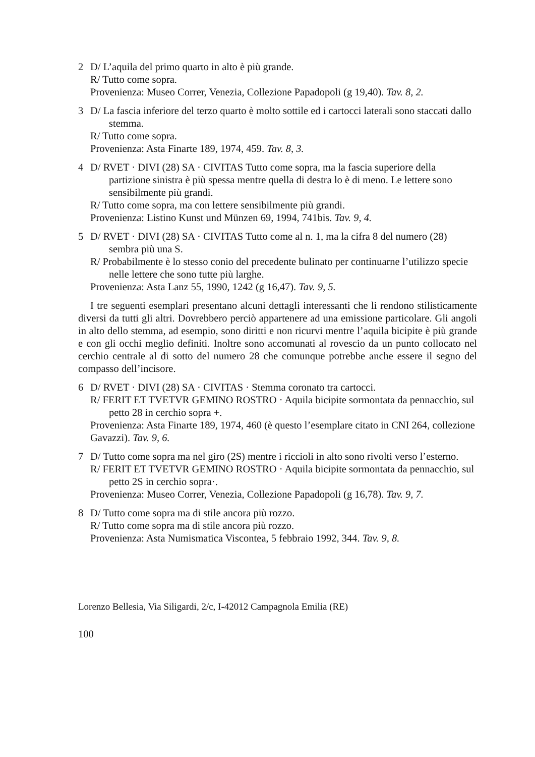2 D/ L’aquila del primo quarto in alto è più grande.
R/ Tutto come sopra.
Provenienza: Museo Correr, Venezia, Collezione Papadopoli (g 19,40). Tav. 8, 2.
3 D/ La fascia inferiore del terzo quarto è molto sottile ed i cartocci laterali sono staccati dallo stemma.
R/ Tutto come sopra.
Provenienza: Asta Finarte 189, 1974, 459. Tav. 8, 3.
4 D/ RVET · DIVI (28) SA · CIVITAS Tutto come sopra, ma la fascia superiore della partizione sinistra è più spessa mentre quella di destra lo è di meno. Le lettere sono sensibilmente più grandi.
R/ Tutto come sopra, ma con lettere sensibilmente più grandi.
Provenienza: Listino Kunst und Münzen 69, 1994, 741bis. Tav. 9, 4.
5 D/ RVET · DIVI (28) SA · CIVITAS Tutto come al n. 1, ma la cifra 8 del numero (28) sembra più una S.
R/ Probabilmente è lo stesso conio del precedente bulinato per continuarne l’utilizzo specie nelle lettere che sono tutte più larghe.
Provenienza: Asta Lanz 55, 1990, 1242 (g 16,47). Tav. 9, 5.
I tre seguenti esemplari presentano alcuni dettagli interessanti che li rendono stilisticamente diversi da tutti gli altri. Dovrebbero perciò appartenere ad una emissione particolare. Gli angoli in alto dello stemma, ad esempio, sono diritti e non ricurvi mentre l’aquila bicipite è più grande e con gli occhi meglio definiti. Inoltre sono accomunati al rovescio da un punto collocato nel cerchio centrale al di sotto del numero 28 che comunque potrebbe anche essere il segno del compasso dell’incisore.
6 D/ RVET · DIVI (28) SA · CIVITAS · Stemma coronato tra cartocci.
R/ FERIT ET TVETVR GEMINO ROSTRO · Aquila bicipite sormontata da pennacchio, sul petto 28 in cerchio sopra +.
Provenienza: Asta Finarte 189, 1974, 460 (è questo l’esemplare citato in CNI 264, collezione Gavazzi). Tav. 9, 6.
7 D/ Tutto come sopra ma nel giro (2S) mentre i riccioli in alto sono rivolti verso l’esterno.
R/ FERIT ET TVETVR GEMINO ROSTRO · Aquila bicipite sormontata da pennacchio, sul petto 2S in cerchio sopra·.
Provenienza: Museo Correr, Venezia, Collezione Papadopoli (g 16,78). Tav. 9, 7.
8 D/ Tutto come sopra ma di stile ancora più rozzo.
R/ Tutto come sopra ma di stile ancora più rozzo.
Provenienza: Asta Numismatica Viscontea, 5 febbraio 1992, 344. Tav. 9, 8.
Lorenzo Bellesia, Via Siligardi, 2/c, I-42012 Campagnola Emilia (RE)
100